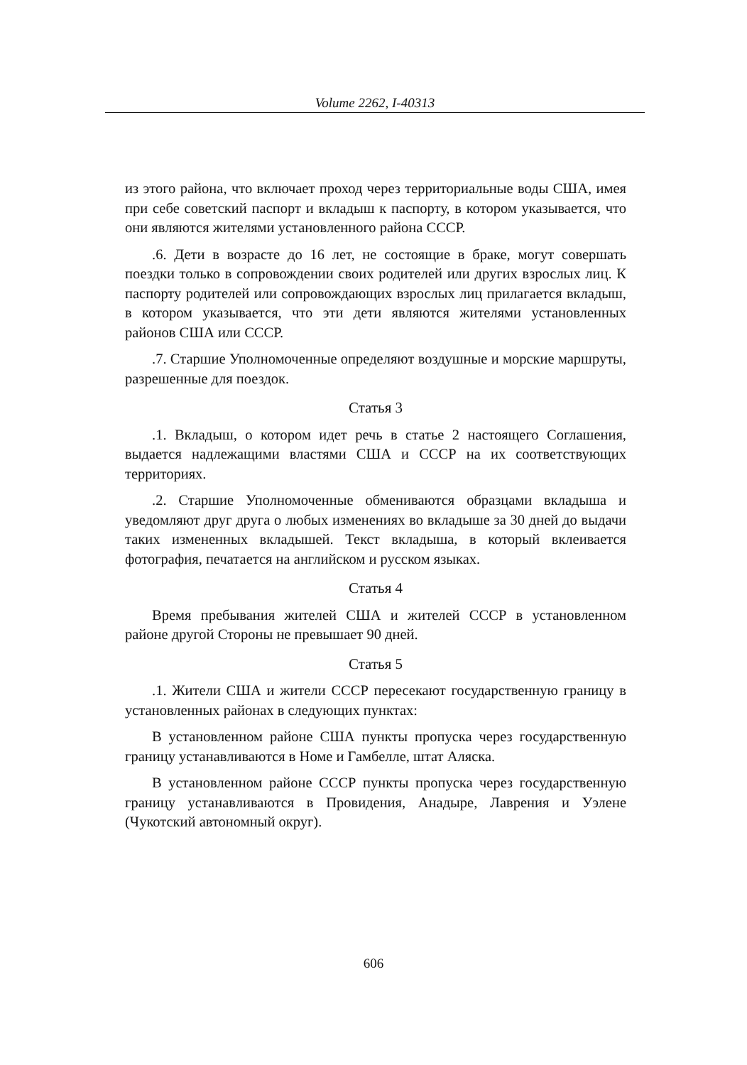Volume 2262, I-40313
из этого района, что включает проход через территориальные воды США, имея при себе советский паспорт и вкладыш к паспорту, в котором указывается, что они являются жителями установленного района СССР.
.6. Дети в возрасте до 16 лет, не состоящие в браке, могут совершать поездки только в сопровождении своих родителей или других взрослых лиц. К паспорту родителей или сопровождающих взрослых лиц прилагается вкладыш, в котором указывается, что эти дети являются жителями установленных районов США или СССР.
.7. Старшие Уполномоченные определяют воздушные и морские маршруты, разрешенные для поездок.
Статья 3
.1. Вкладыш, о котором идет речь в статье 2 настоящего Соглашения, выдается надлежащими властями США и СССР на их соответствующих территориях.
.2. Старшие Уполномоченные обмениваются образцами вкладыша и уведомляют друг друга о любых изменениях во вкладыше за 30 дней до выдачи таких измененных вкладышей. Текст вкладыша, в который вклеивается фотография, печатается на английском и русском языках.
Статья 4
Время пребывания жителей США и жителей СССР в установленном районе другой Стороны не превышает 90 дней.
Статья 5
.1. Жители США и жители СССР пересекают государственную границу в установленных районах в следующих пунктах:
В установленном районе США пункты пропуска через государственную границу устанавливаются в Номе и Гамбелле, штат Аляска.
В установленном районе СССР пункты пропуска через государственную границу устанавливаются в Провидения, Анадыре, Лаврения и Уэлене (Чукотский автономный округ).
606